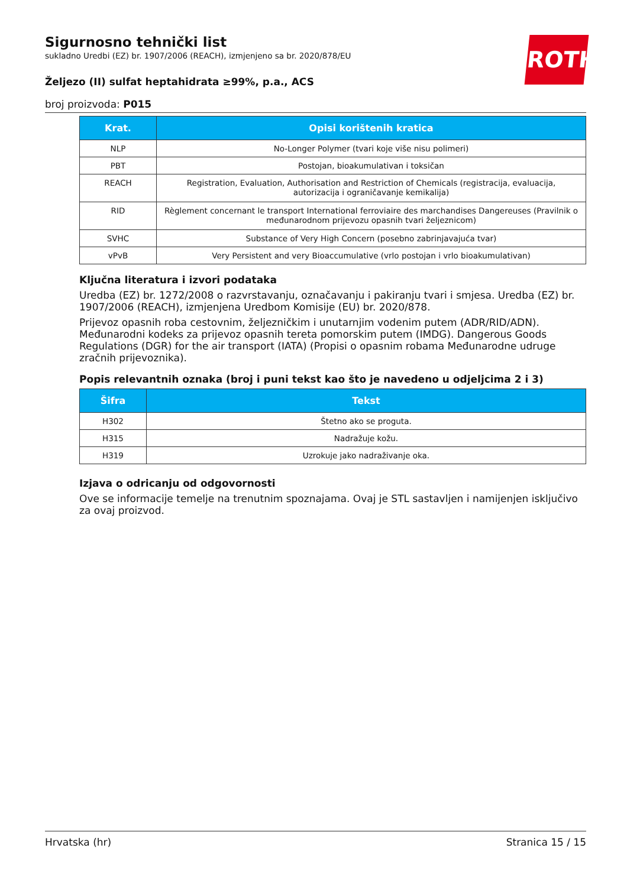ROTH
Sigurnosno tehnički list
sukladno Uredbi (EZ) br. 1907/2006 (REACH), izmjenjeno sa br. 2020/878/EU
Željezo (II) sulfat heptahidrata ≥99%, p.a., ACS
broj proizvoda: P015
| Krat. | Opisi korištenih kratica |
| --- | --- |
| NLP | No-Longer Polymer (tvari koje više nisu polimeri) |
| PBT | Postojan, bioakumulativan i toksičan |
| REACH | Registration, Evaluation, Authorisation and Restriction of Chemicals (registracija, evaluacija, autorizacija i ograničavanje kemikalija) |
| RID | Règlement concernant le transport International ferroviaire des marchandises Dangereuses (Pravilnik o međunarodnom prijevozu opasnih tvari željeznicom) |
| SVHC | Substance of Very High Concern (posebno zabrinjavajuća tvar) |
| vPvB | Very Persistent and very Bioaccumulative (vrlo postojan i vrlo bioakumulativan) |
Ključna literatura i izvori podataka
Uredba (EZ) br. 1272/2008 o razvrstavanju, označavanju i pakiranju tvari i smjesa. Uredba (EZ) br. 1907/2006 (REACH), izmjenjena Uredbom Komisije (EU) br. 2020/878.
Prijevoz opasnih roba cestovnim, željezničkim i unutarnjim vodenim putem (ADR/RID/ADN). Međunarodni kodeks za prijevoz opasnih tereta pomorskim putem (IMDG). Dangerous Goods Regulations (DGR) for the air transport (IATA) (Propisi o opasnim robama Međunarodne udruge zračnih prijevoznika).
Popis relevantnih oznaka (broj i puni tekst kao što je navedeno u odjeljcima 2 i 3)
| Šifra | Tekst |
| --- | --- |
| H302 | Štetno ako se proguta. |
| H315 | Nadražuje kožu. |
| H319 | Uzrokuje jako nadraživanje oka. |
Izjava o odricanju od odgovornosti
Ove se informacije temelje na trenutnim spoznajama. Ovaj je STL sastavljen i namijenjen isključivo za ovaj proizvod.
Hrvatska (hr) Stranica 15 / 15